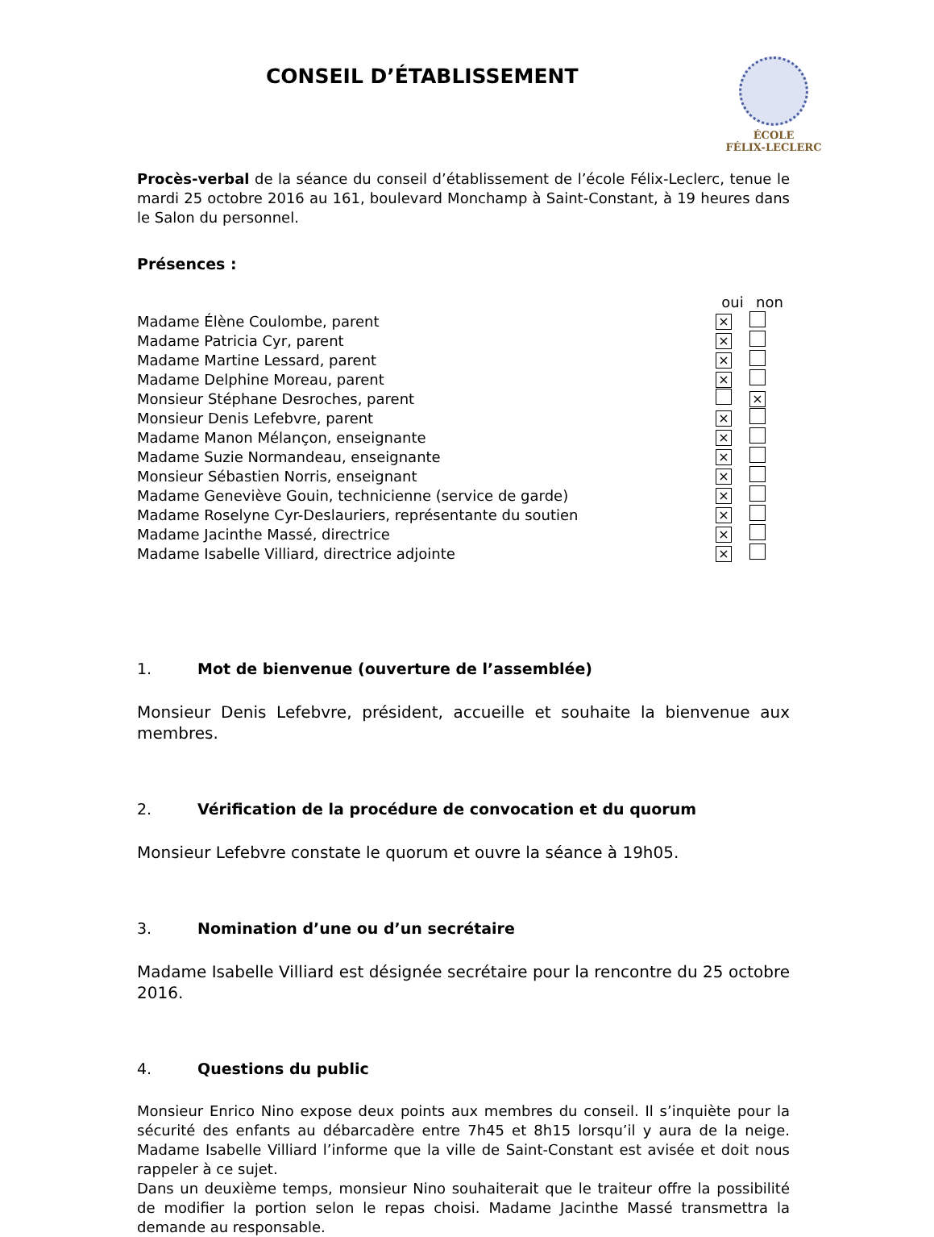CONSEIL D’ÉTABLISSEMENT
ÉCOLE
FÉLIX-LECLERC
Procès-verbal de la séance du conseil d’établissement de l’école Félix-Leclerc, tenue le mardi 25 octobre 2016 au 161, boulevard Monchamp à Saint-Constant, à 19 heures dans le Salon du personnel.
Présences :
| | oui | non |
| Madame Élène Coulombe, parent | × | |
| Madame Patricia Cyr, parent | × | |
| Madame Martine Lessard, parent | × | |
| Madame Delphine Moreau, parent | × | |
| Monsieur Stéphane Desroches, parent | | × |
| Monsieur Denis Lefebvre, parent | × | |
| Madame Manon Mélançon, enseignante | × | |
| Madame Suzie Normandeau, enseignante | × | |
| Monsieur Sébastien Norris, enseignant | × | |
| Madame Geneviève Gouin, technicienne (service de garde) | × | |
| Madame Roselyne Cyr-Deslauriers, représentante du soutien | × | |
| Madame Jacinthe Massé, directrice | × | |
| Madame Isabelle Villiard, directrice adjointe | × | |
1. Mot de bienvenue (ouverture de l’assemblée)
Monsieur Denis Lefebvre, président, accueille et souhaite la bienvenue aux membres.
2. Vérification de la procédure de convocation et du quorum
Monsieur Lefebvre constate le quorum et ouvre la séance à 19h05.
3. Nomination d’une ou d’un secrétaire
Madame Isabelle Villiard est désignée secrétaire pour la rencontre du 25 octobre 2016.
4. Questions du public
Monsieur Enrico Nino expose deux points aux membres du conseil. Il s’inquiète pour la sécurité des enfants au débarcadère entre 7h45 et 8h15 lorsqu’il y aura de la neige. Madame Isabelle Villiard l’informe que la ville de Saint-Constant est avisée et doit nous rappeler à ce sujet.
Dans un deuxième temps, monsieur Nino souhaiterait que le traiteur offre la possibilité de modifier la portion selon le repas choisi. Madame Jacinthe Massé transmettra la demande au responsable.